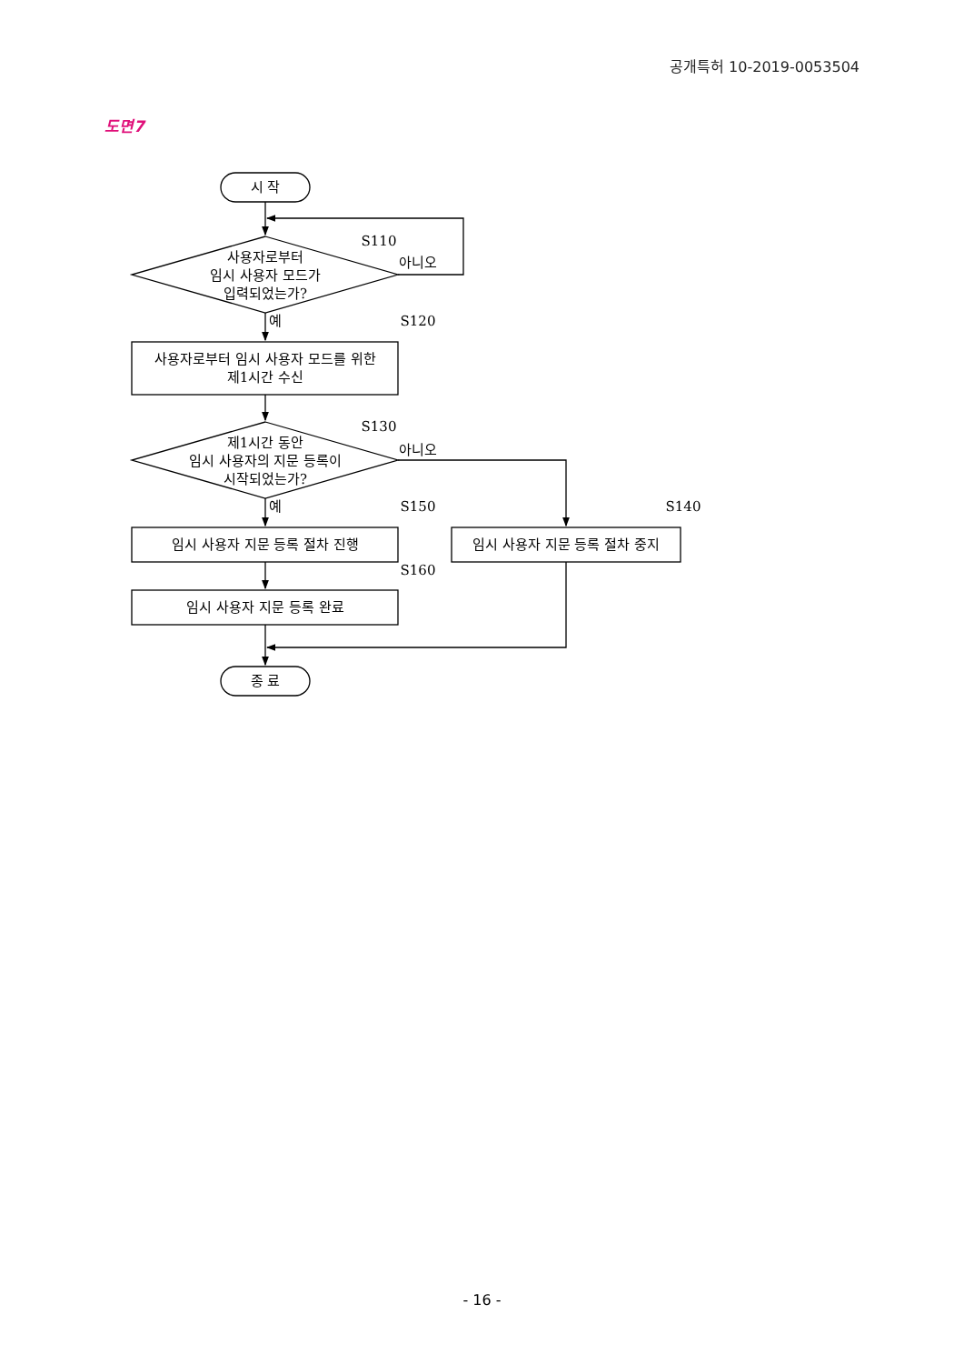공개특허 10-2019-0053504
도면7
시 작
S110
아니오
사용자로부터
임시 사용자 모드가
입력되었는가?
예
S120
사용자로부터 임시 사용자 모드를 위한
제1시간 수신
S130
아니오
제1시간 동안
임시 사용자의 지문 등록이
시작되었는가?
예
S150
S140
임시 사용자 지문 등록 절차 진행
임시 사용자 지문 등록 절차 중지
S160
임시 사용자 지문 등록 완료
종 료
- 16 -